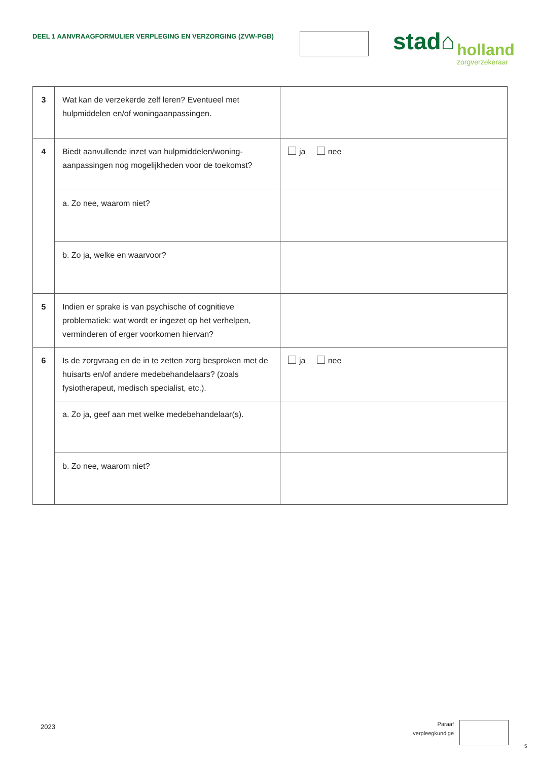DEEL 1 AANVRAAGFORMULIER VERPLEGING EN VERZORGING (ZVW-PGB)
stad⌂
holland
zorgverzekeraar
| 3 | Wat kan de verzekerde zelf leren? Eventueel met hulpmiddelen en/of woningaanpassingen. | |
| 4 | Biedt aanvullende inzet van hulpmiddelen/woning-aanpassingen nog mogelijkheden voor de toekomst? | ja nee |
| | a. Zo nee, waarom niet? | |
| | b. Zo ja, welke en waarvoor? | |
| 5 | Indien er sprake is van psychische of cognitieve problematiek: wat wordt er ingezet op het verhelpen, verminderen of erger voorkomen hiervan? | |
| 6 | Is de zorgvraag en de in te zetten zorg besproken met de huisarts en/of andere medebehandelaars? (zoals fysiotherapeut, medisch specialist, etc.). | ja nee |
| | a. Zo ja, geef aan met welke medebehandelaar(s). | |
| | b. Zo nee, waarom niet? | |
2023
Paraaf
verpleegkundige
5